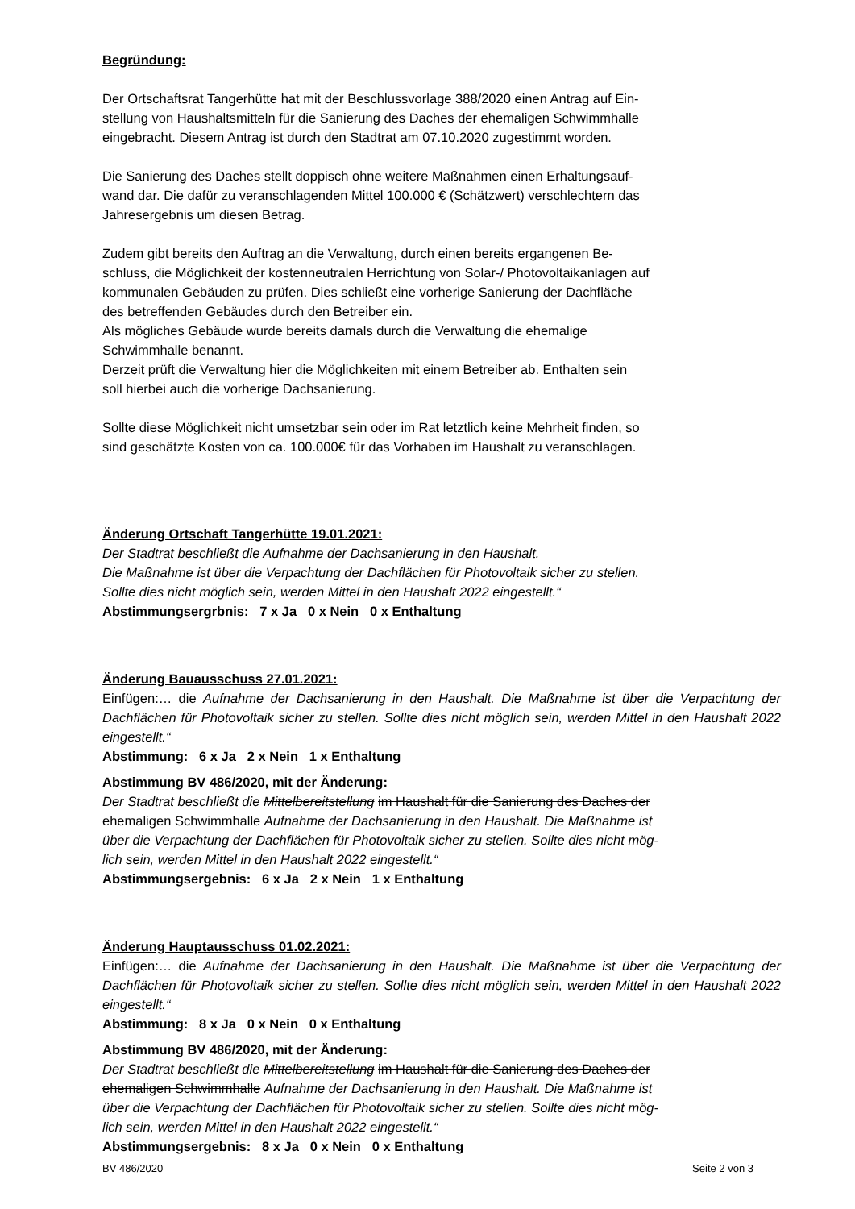Begründung:
Der Ortschaftsrat Tangerhütte hat mit der Beschlussvorlage 388/2020 einen Antrag auf Ein-
stellung von Haushaltsmitteln für die Sanierung des Daches der ehemaligen Schwimmhalle
eingebracht. Diesem Antrag ist durch den Stadtrat am 07.10.2020 zugestimmt worden.
Die Sanierung des Daches stellt doppisch ohne weitere Maßnahmen einen Erhaltungsauf-
wand dar. Die dafür zu veranschlagenden Mittel 100.000 € (Schätzwert) verschlechtern das
Jahresergebnis um diesen Betrag.
Zudem gibt bereits den Auftrag an die Verwaltung, durch einen bereits ergangenen Be-
schluss, die Möglichkeit der kostenneutralen Herrichtung von Solar-/ Photovoltaikanlagen auf
kommunalen Gebäuden zu prüfen. Dies schließt eine vorherige Sanierung der Dachfläche
des betreffenden Gebäudes durch den Betreiber ein.
Als mögliches Gebäude wurde bereits damals durch die Verwaltung die ehemalige
Schwimmhalle benannt.
Derzeit prüft die Verwaltung hier die Möglichkeiten mit einem Betreiber ab. Enthalten sein
soll hierbei auch die vorherige Dachsanierung.
Sollte diese Möglichkeit nicht umsetzbar sein oder im Rat letztlich keine Mehrheit finden, so
sind geschätzte Kosten von ca. 100.000€ für das Vorhaben im Haushalt zu veranschlagen.
Änderung Ortschaft Tangerhütte 19.01.2021:
Der Stadtrat beschließt die Aufnahme der Dachsanierung in den Haushalt.
Die Maßnahme ist über die Verpachtung der Dachflächen für Photovoltaik sicher zu stellen.
Sollte dies nicht möglich sein, werden Mittel in den Haushalt 2022 eingestellt.“
Abstimmungsergrbnis: 7 x Ja 0 x Nein 0 x Enthaltung
Änderung Bauausschuss 27.01.2021:
Einfügen:… die Aufnahme der Dachsanierung in den Haushalt. Die Maßnahme ist über die Verpachtung der Dachflächen für Photovoltaik sicher zu stellen. Sollte dies nicht möglich sein, werden Mittel in den Haushalt 2022 eingestellt.“
Abstimmung: 6 x Ja 2 x Nein 1 x Enthaltung
Abstimmung BV 486/2020, mit der Änderung:
Der Stadtrat beschließt die Mittelbereitstellung im Haushalt für die Sanierung des Daches der
ehemaligen Schwimmhalle Aufnahme der Dachsanierung in den Haushalt. Die Maßnahme ist
über die Verpachtung der Dachflächen für Photovoltaik sicher zu stellen. Sollte dies nicht mög-
lich sein, werden Mittel in den Haushalt 2022 eingestellt.“
Abstimmungsergebnis: 6 x Ja 2 x Nein 1 x Enthaltung
Änderung Hauptausschuss 01.02.2021:
Einfügen:… die Aufnahme der Dachsanierung in den Haushalt. Die Maßnahme ist über die Verpachtung der Dachflächen für Photovoltaik sicher zu stellen. Sollte dies nicht möglich sein, werden Mittel in den Haushalt 2022 eingestellt.“
Abstimmung: 8 x Ja 0 x Nein 0 x Enthaltung
Abstimmung BV 486/2020, mit der Änderung:
Der Stadtrat beschließt die Mittelbereitstellung im Haushalt für die Sanierung des Daches der
ehemaligen Schwimmhalle Aufnahme der Dachsanierung in den Haushalt. Die Maßnahme ist
über die Verpachtung der Dachflächen für Photovoltaik sicher zu stellen. Sollte dies nicht mög-
lich sein, werden Mittel in den Haushalt 2022 eingestellt.“
Abstimmungsergebnis: 8 x Ja 0 x Nein 0 x Enthaltung
BV 486/2020 Seite 2 von 3